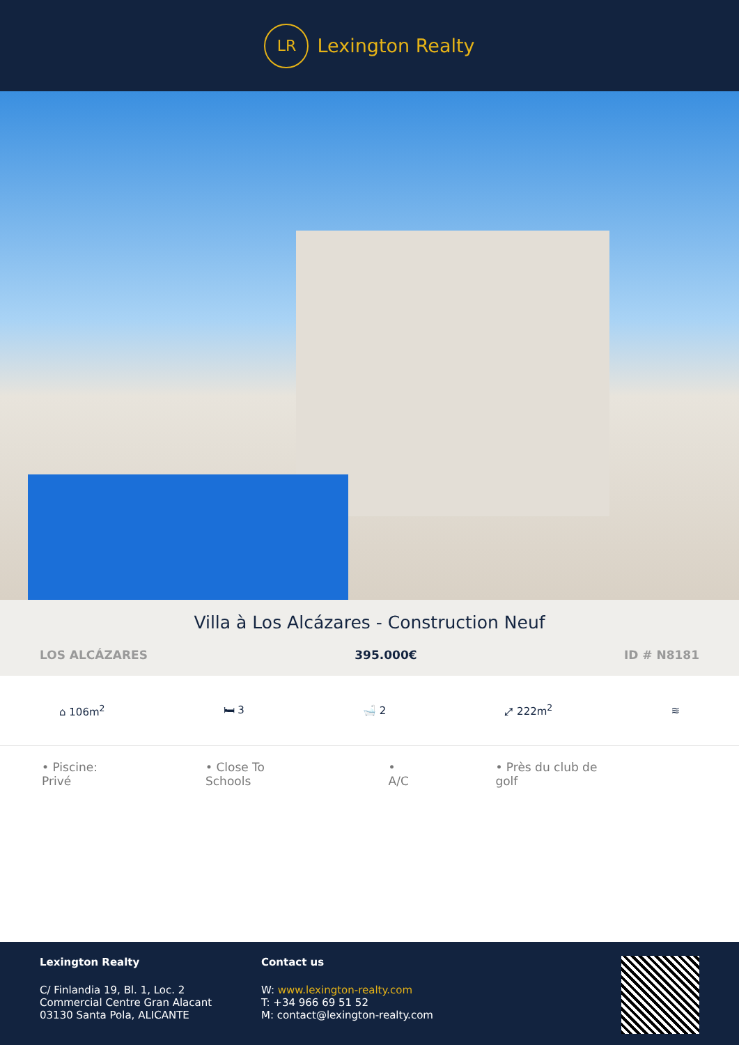LR Lexington Realty
Villa à Los Alcázares - Construction Neuf
LOS ALCÁZARES 395.000€ ID # N8181
⌂ 106m<sup>2</sup> 🛏 3 🛁 2 ⤢ 222m<sup>2</sup> ≋
• Piscine: Privé • Close To Schools • A/C • Près du club de golf
Lexington Realty
C/ Finlandia 19, Bl. 1, Loc. 2
Commercial Centre Gran Alacant
03130 Santa Pola, ALICANTE
Contact us
W: www.lexington-realty.com
T: +34 966 69 51 52
M: contact@lexington-realty.com